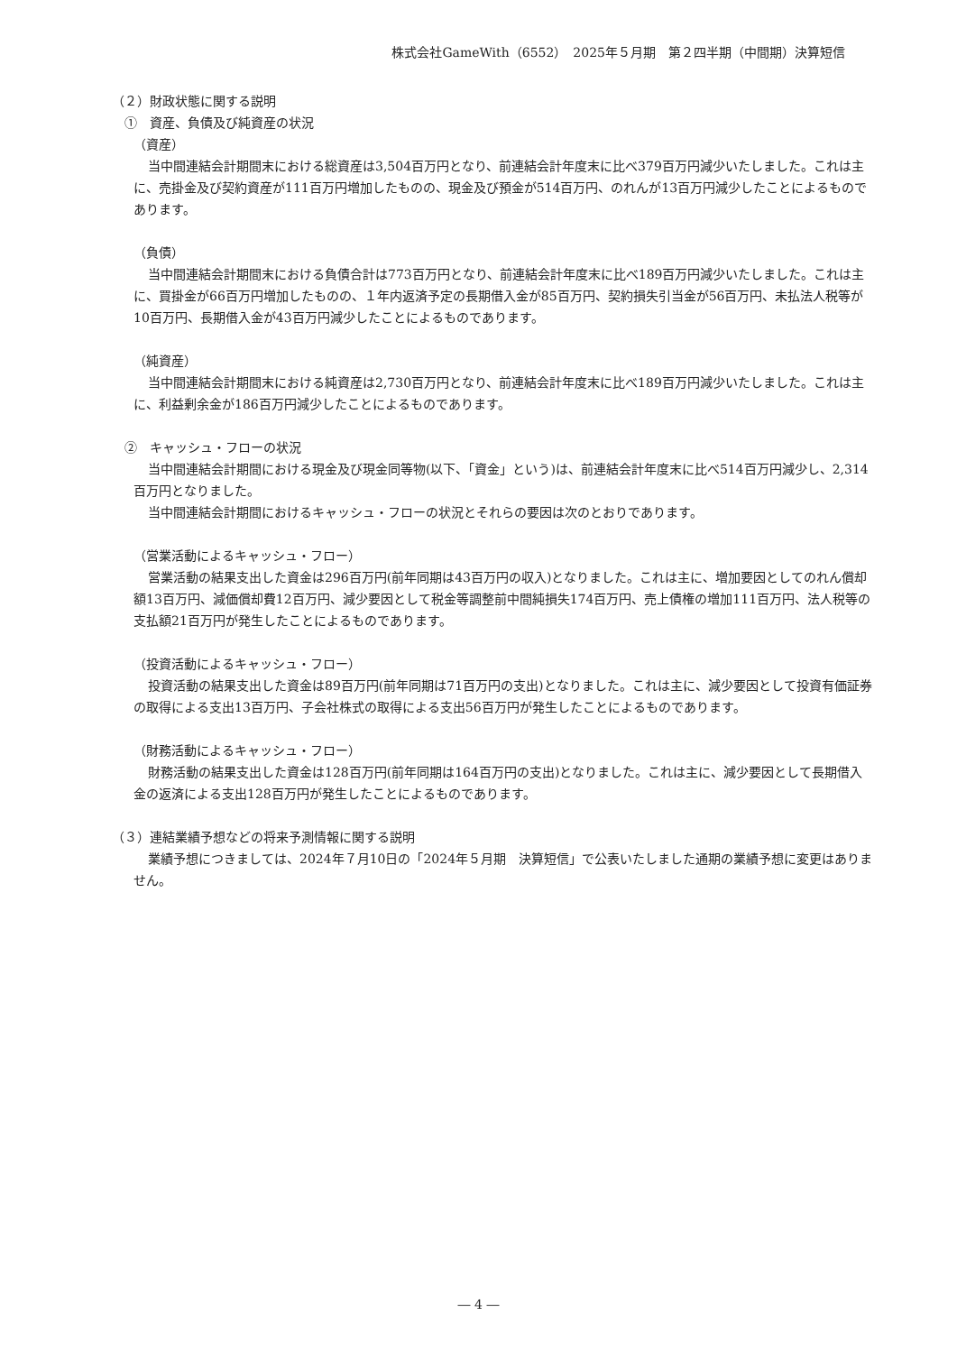株式会社GameWith（6552）　2025年５月期　第２四半期（中間期）決算短信
（２）財政状態に関する説明
　①　資産、負債及び純資産の状況
（資産）
当中間連結会計期間末における総資産は3,504百万円となり、前連結会計年度末に比べ379百万円減少いたしました。これは主に、売掛金及び契約資産が111百万円増加したものの、現金及び預金が514百万円、のれんが13百万円減少したことによるものであります。
（負債）
当中間連結会計期間末における負債合計は773百万円となり、前連結会計年度末に比べ189百万円減少いたしました。これは主に、買掛金が66百万円増加したものの、１年内返済予定の長期借入金が85百万円、契約損失引当金が56百万円、未払法人税等が10百万円、長期借入金が43百万円減少したことによるものであります。
（純資産）
当中間連結会計期間末における純資産は2,730百万円となり、前連結会計年度末に比べ189百万円減少いたしました。これは主に、利益剰余金が186百万円減少したことによるものであります。
　②　キャッシュ・フローの状況
当中間連結会計期間における現金及び現金同等物(以下、「資金」という)は、前連結会計年度末に比べ514百万円減少し、2,314百万円となりました。
当中間連結会計期間におけるキャッシュ・フローの状況とそれらの要因は次のとおりであります。
（営業活動によるキャッシュ・フロー）
営業活動の結果支出した資金は296百万円(前年同期は43百万円の収入)となりました。これは主に、増加要因としてのれん償却額13百万円、減価償却費12百万円、減少要因として税金等調整前中間純損失174百万円、売上債権の増加111百万円、法人税等の支払額21百万円が発生したことによるものであります。
（投資活動によるキャッシュ・フロー）
投資活動の結果支出した資金は89百万円(前年同期は71百万円の支出)となりました。これは主に、減少要因として投資有価証券の取得による支出13百万円、子会社株式の取得による支出56百万円が発生したことによるものであります。
（財務活動によるキャッシュ・フロー）
財務活動の結果支出した資金は128百万円(前年同期は164百万円の支出)となりました。これは主に、減少要因として長期借入金の返済による支出128百万円が発生したことによるものであります。
（３）連結業績予想などの将来予測情報に関する説明
業績予想につきましては、2024年７月10日の「2024年５月期　決算短信」で公表いたしました通期の業績予想に変更はありません。
― 4 ―